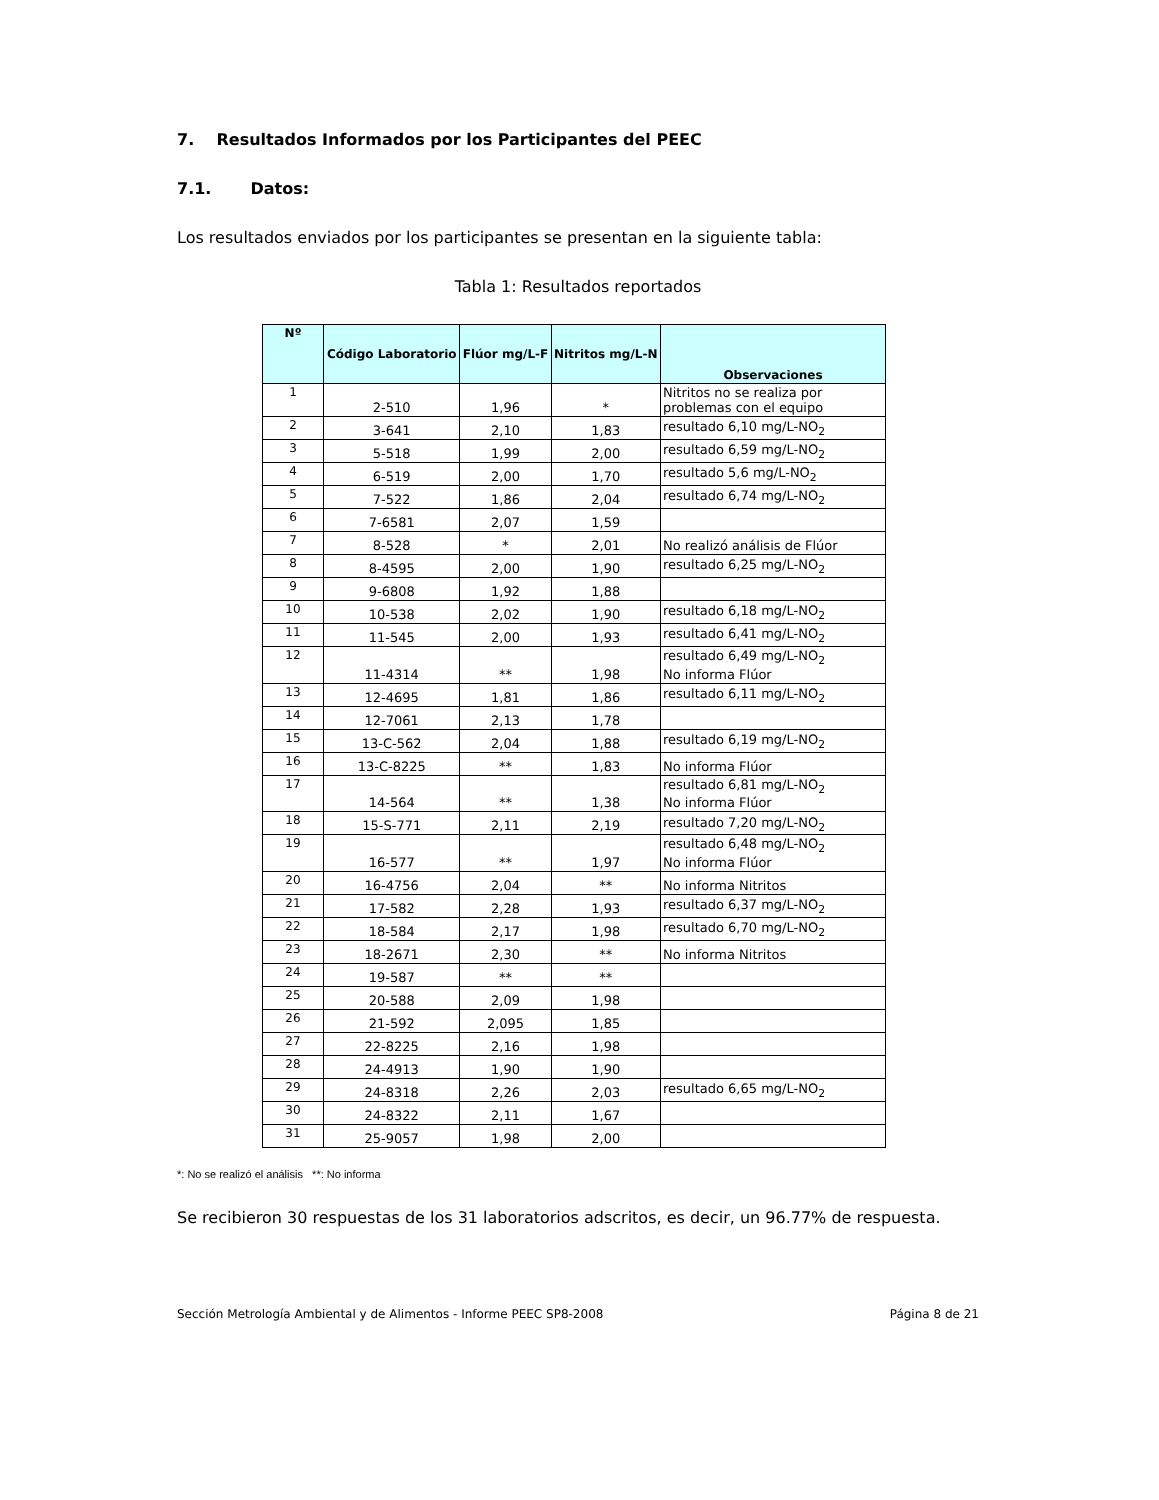7. Resultados Informados por los Participantes del PEEC
7.1. Datos:
Los resultados enviados por los participantes se presentan en la siguiente tabla:
Tabla 1: Resultados reportados
| Nº | Código Laboratorio | Flúor mg/L-F | Nitritos mg/L-N | Observaciones |
| --- | --- | --- | --- | --- |
| 1 | 2-510 | 1,96 | * | Nitritos no se realiza por problemas con el equipo |
| 2 | 3-641 | 2,10 | 1,83 | resultado 6,10 mg/L-NO<sub>2</sub> |
| 3 | 5-518 | 1,99 | 2,00 | resultado 6,59 mg/L-NO<sub>2</sub> |
| 4 | 6-519 | 2,00 | 1,70 | resultado 5,6 mg/L-NO<sub>2</sub> |
| 5 | 7-522 | 1,86 | 2,04 | resultado 6,74 mg/L-NO<sub>2</sub> |
| 6 | 7-6581 | 2,07 | 1,59 | |
| 7 | 8-528 | * | 2,01 | No realizó análisis de Flúor |
| 8 | 8-4595 | 2,00 | 1,90 | resultado 6,25 mg/L-NO<sub>2</sub> |
| 9 | 9-6808 | 1,92 | 1,88 | |
| 10 | 10-538 | 2,02 | 1,90 | resultado 6,18 mg/L-NO<sub>2</sub> |
| 11 | 11-545 | 2,00 | 1,93 | resultado 6,41 mg/L-NO<sub>2</sub> |
| 12 | 11-4314 | ** | 1,98 | resultado 6,49 mg/L-NO<sub>2</sub> No informa Flúor |
| 13 | 12-4695 | 1,81 | 1,86 | resultado 6,11 mg/L-NO<sub>2</sub> |
| 14 | 12-7061 | 2,13 | 1,78 | |
| 15 | 13-C-562 | 2,04 | 1,88 | resultado 6,19 mg/L-NO<sub>2</sub> |
| 16 | 13-C-8225 | ** | 1,83 | No informa Flúor |
| 17 | 14-564 | ** | 1,38 | resultado 6,81 mg/L-NO<sub>2</sub> No informa Flúor |
| 18 | 15-S-771 | 2,11 | 2,19 | resultado 7,20 mg/L-NO<sub>2</sub> |
| 19 | 16-577 | ** | 1,97 | resultado 6,48 mg/L-NO<sub>2</sub> No informa Flúor |
| 20 | 16-4756 | 2,04 | ** | No informa Nitritos |
| 21 | 17-582 | 2,28 | 1,93 | resultado 6,37 mg/L-NO<sub>2</sub> |
| 22 | 18-584 | 2,17 | 1,98 | resultado 6,70 mg/L-NO<sub>2</sub> |
| 23 | 18-2671 | 2,30 | ** | No informa Nitritos |
| 24 | 19-587 | ** | ** | |
| 25 | 20-588 | 2,09 | 1,98 | |
| 26 | 21-592 | 2,095 | 1,85 | |
| 27 | 22-8225 | 2,16 | 1,98 | |
| 28 | 24-4913 | 1,90 | 1,90 | |
| 29 | 24-8318 | 2,26 | 2,03 | resultado 6,65 mg/L-NO<sub>2</sub> |
| 30 | 24-8322 | 2,11 | 1,67 | |
| 31 | 25-9057 | 1,98 | 2,00 | |
*: No se realizó el análisis **: No informa
Se recibieron 30 respuestas de los 31 laboratorios adscritos, es decir, un 96.77% de respuesta.
Sección Metrología Ambiental y de Alimentos - Informe PEEC SP8-2008 Página 8 de 21